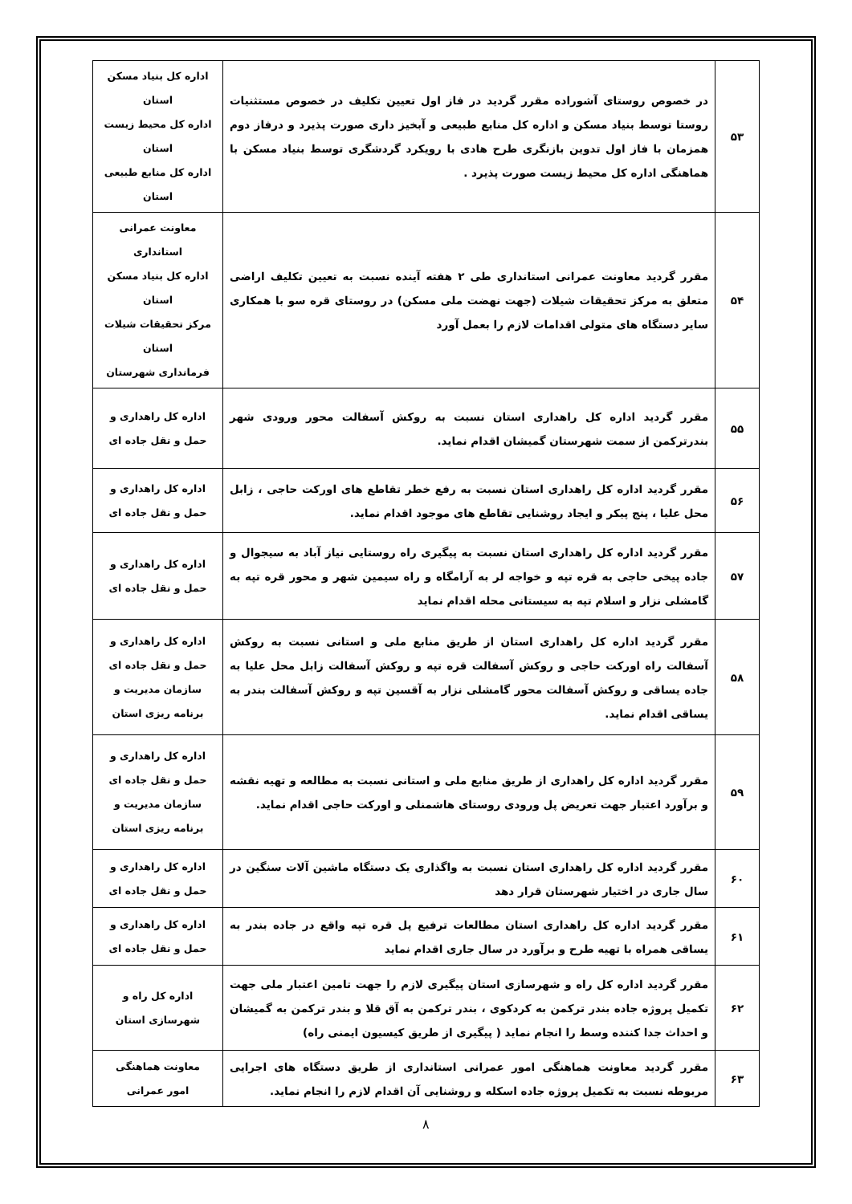| ۵۳ | در خصوص روستای آشوراده مقرر گردید در فاز اول تعیین تکلیف در خصوص مستثنیات روستا توسط بنیاد مسکن و اداره کل منابع طبیعی و آبخیز داری صورت پذیرد و درفاز دوم همزمان با فاز اول تدوین بازنگری طرح هادی با رویکرد گردشگری توسط بنیاد مسکن با هماهنگی اداره کل محیط زیست صورت پذیرد . | اداره کل بنیاد مسکن استان اداره کل محیط زیست استان اداره کل منابع طبیعی استان |
| ۵۴ | مقرر گردید معاونت عمرانی استانداری طی ۲ هفته آینده نسبت به تعیین تکلیف اراضی متعلق به مرکز تحقیقات شیلات (جهت نهضت ملی مسکن) در روستای قره سو با همکاری سایر دستگاه های متولی اقدامات لازم را بعمل آورد | معاونت عمرانی استانداری اداره کل بنیاد مسکن استان مرکز تحقیقات شیلات استان فرمانداری شهرستان |
| ۵۵ | مقرر گردید اداره کل راهداری استان نسبت به روکش آسفالت محور ورودی شهر بندرترکمن از سمت شهرستان گمیشان اقدام نماید. | اداره کل راهداری و حمل و نقل جاده ای |
| ۵۶ | مقرر گردید اداره کل راهداری استان نسبت به رفع خطر تقاطع های اورکت حاجی ، زابل محل علیا ، پنج پیکر و ایجاد روشنایی تقاطع های موجود اقدام نماید. | اداره کل راهداری و حمل و نقل جاده ای |
| ۵۷ | مقرر گردید اداره کل راهداری استان نسبت به پیگیری راه روستایی نیاز آباد به سیجوال و جاده پیخی حاجی به قره تپه و خواجه لر به آرامگاه و راه سیمین شهر و محور قره تپه به گامشلی نزار و اسلام تپه به سیستانی محله اقدام نماید | اداره کل راهداری و حمل و نقل جاده ای |
| ۵۸ | مقرر گردید اداره کل راهداری استان از طریق منابع ملی و استانی نسبت به روکش آسفالت راه اورکت حاجی و روکش آسفالت قره تپه و روکش آسفالت زابل محل علیا به جاده یساقی و روکش آسفالت محور گامشلی نزار به آقسین تپه و روکش آسفالت بندر به یساقی اقدام نماید. | اداره کل راهداری و حمل و نقل جاده ای سازمان مدیریت و برنامه ریزی استان |
| ۵۹ | مقرر گردید اداره کل راهداری از طریق منابع ملی و استانی نسبت به مطالعه و تهیه نقشه و برآورد اعتبار جهت تعریض پل ورودی روستای هاشمنلی و اورکت حاجی اقدام نماید. | اداره کل راهداری و حمل و نقل جاده ای سازمان مدیریت و برنامه ریزی استان |
| ۶۰ | مقرر گردید اداره کل راهداری استان نسبت به واگذاری یک دستگاه ماشین آلات سنگین در سال جاری در اختیار شهرستان قرار دهد | اداره کل راهداری و حمل و نقل جاده ای |
| ۶۱ | مقرر گردید اداره کل راهداری استان مطالعات ترفیع پل قره تپه واقع در جاده بندر به یساقی همراه با تهیه طرح و برآورد در سال جاری اقدام نماید | اداره کل راهداری و حمل و نقل جاده ای |
| ۶۲ | مقرر گردید اداره کل راه و شهرسازی استان پیگیری لازم را جهت تامین اعتبار ملی جهت تکمیل پروژه جاده بندر ترکمن به کردکوی ، بندر ترکمن به آق قلا و بندر ترکمن به گمیشان و احداث جدا کننده وسط را انجام نماید ( پیگیری از طریق کیسیون ایمنی راه) | اداره کل راه و شهرسازی استان |
| ۶۳ | مقرر گردید معاونت هماهنگی امور عمرانی استانداری از طریق دستگاه های اجرایی مربوطه نسبت به تکمیل پروژه جاده اسکله و روشنایی آن اقدام لازم را انجام نماید. | معاونت هماهنگی امور عمرانی |
۸